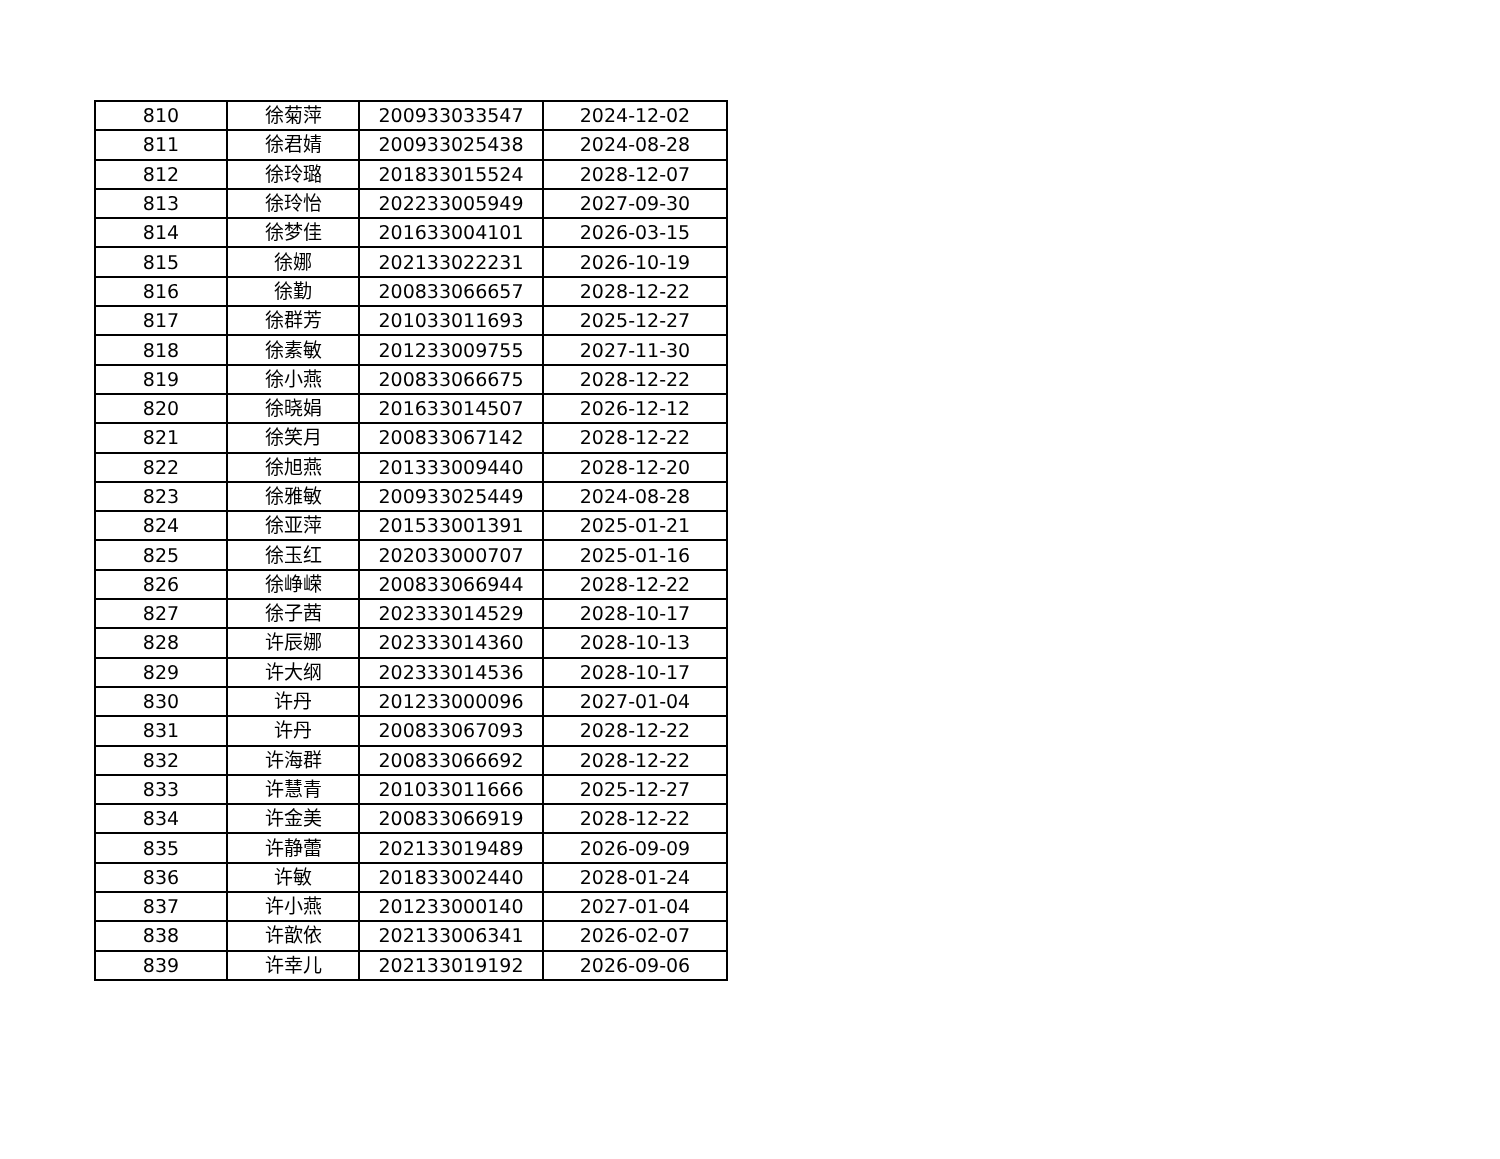| 810 | 徐菊萍 | 200933033547 | 2024-12-02 |
| 811 | 徐君婧 | 200933025438 | 2024-08-28 |
| 812 | 徐玲璐 | 201833015524 | 2028-12-07 |
| 813 | 徐玲怡 | 202233005949 | 2027-09-30 |
| 814 | 徐梦佳 | 201633004101 | 2026-03-15 |
| 815 | 徐娜 | 202133022231 | 2026-10-19 |
| 816 | 徐勤 | 200833066657 | 2028-12-22 |
| 817 | 徐群芳 | 201033011693 | 2025-12-27 |
| 818 | 徐素敏 | 201233009755 | 2027-11-30 |
| 819 | 徐小燕 | 200833066675 | 2028-12-22 |
| 820 | 徐晓娟 | 201633014507 | 2026-12-12 |
| 821 | 徐笑月 | 200833067142 | 2028-12-22 |
| 822 | 徐旭燕 | 201333009440 | 2028-12-20 |
| 823 | 徐雅敏 | 200933025449 | 2024-08-28 |
| 824 | 徐亚萍 | 201533001391 | 2025-01-21 |
| 825 | 徐玉红 | 202033000707 | 2025-01-16 |
| 826 | 徐峥嵘 | 200833066944 | 2028-12-22 |
| 827 | 徐子茜 | 202333014529 | 2028-10-17 |
| 828 | 许辰娜 | 202333014360 | 2028-10-13 |
| 829 | 许大纲 | 202333014536 | 2028-10-17 |
| 830 | 许丹 | 201233000096 | 2027-01-04 |
| 831 | 许丹 | 200833067093 | 2028-12-22 |
| 832 | 许海群 | 200833066692 | 2028-12-22 |
| 833 | 许慧青 | 201033011666 | 2025-12-27 |
| 834 | 许金美 | 200833066919 | 2028-12-22 |
| 835 | 许静蕾 | 202133019489 | 2026-09-09 |
| 836 | 许敏 | 201833002440 | 2028-01-24 |
| 837 | 许小燕 | 201233000140 | 2027-01-04 |
| 838 | 许歆依 | 202133006341 | 2026-02-07 |
| 839 | 许幸儿 | 202133019192 | 2026-09-06 |